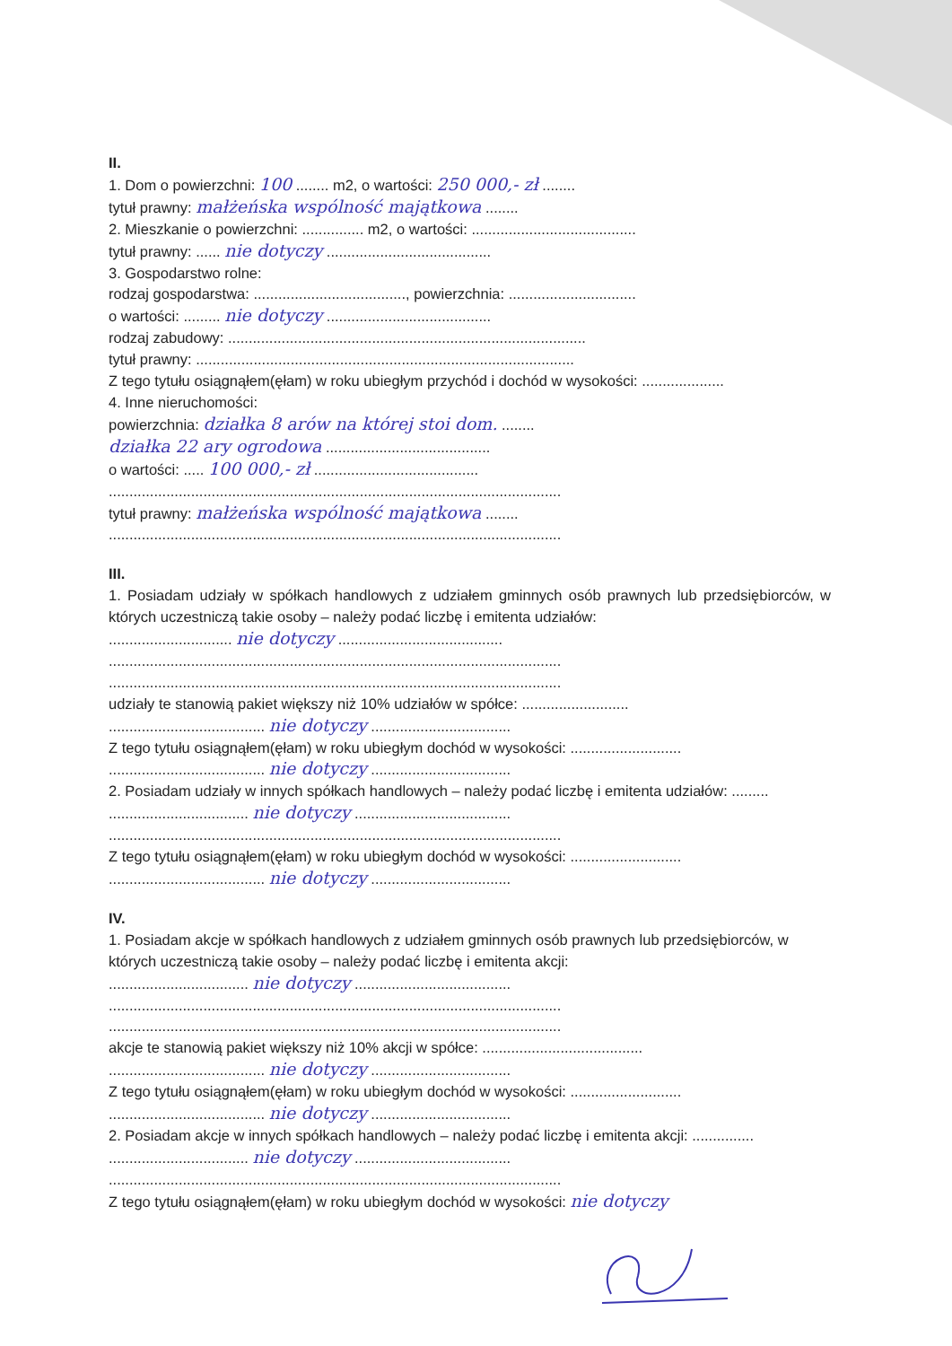II.
1. Dom o powierzchni: 100 ........ m2, o wartości: 250 000,- zł ........
tytuł prawny: małżeńska wspólność majątkowa ........
2. Mieszkanie o powierzchni: ............... m2, o wartości: ........................................
tytuł prawny: ...... nie dotyczy ........................................
3. Gospodarstwo rolne:
rodzaj gospodarstwa: ....................................., powierzchnia: ...............................
o wartości: ......... nie dotyczy ........................................
rodzaj zabudowy: .......................................................................................
tytuł prawny: ............................................................................................
Z tego tytułu osiągnąłem(ęłam) w roku ubiegłym przychód i dochód w wysokości: ....................
4. Inne nieruchomości:
powierzchnia: działka 8 arów na której stoi dom. ........
działka 22 ary ogrodowa ........................................
o wartości: ..... 100 000,- zł ........................................
..............................................................................................................
tytuł prawny: małżeńska wspólność majątkowa ........
..............................................................................................................
III.
1. Posiadam udziały w spółkach handlowych z udziałem gminnych osób prawnych lub przedsiębiorców, w których uczestniczą takie osoby – należy podać liczbę i emitenta udziałów:
.............................. nie dotyczy ........................................
..............................................................................................................
..............................................................................................................
udziały te stanowią pakiet większy niż 10% udziałów w spółce: ..........................
...................................... nie dotyczy ..................................
Z tego tytułu osiągnąłem(ęłam) w roku ubiegłym dochód w wysokości: ...........................
...................................... nie dotyczy ..................................
2. Posiadam udziały w innych spółkach handlowych – należy podać liczbę i emitenta udziałów: .........
.................................. nie dotyczy ......................................
..............................................................................................................
Z tego tytułu osiągnąłem(ęłam) w roku ubiegłym dochód w wysokości: ...........................
...................................... nie dotyczy ..................................
IV.
1. Posiadam akcje w spółkach handlowych z udziałem gminnych osób prawnych lub przedsiębiorców, w których uczestniczą takie osoby – należy podać liczbę i emitenta akcji:
.................................. nie dotyczy ......................................
..............................................................................................................
..............................................................................................................
akcje te stanowią pakiet większy niż 10% akcji w spółce: .......................................
...................................... nie dotyczy ..................................
Z tego tytułu osiągnąłem(ęłam) w roku ubiegłym dochód w wysokości: ...........................
...................................... nie dotyczy ..................................
2. Posiadam akcje w innych spółkach handlowych – należy podać liczbę i emitenta akcji: ...............
.................................. nie dotyczy ......................................
..............................................................................................................
Z tego tytułu osiągnąłem(ęłam) w roku ubiegłym dochód w wysokości: nie dotyczy